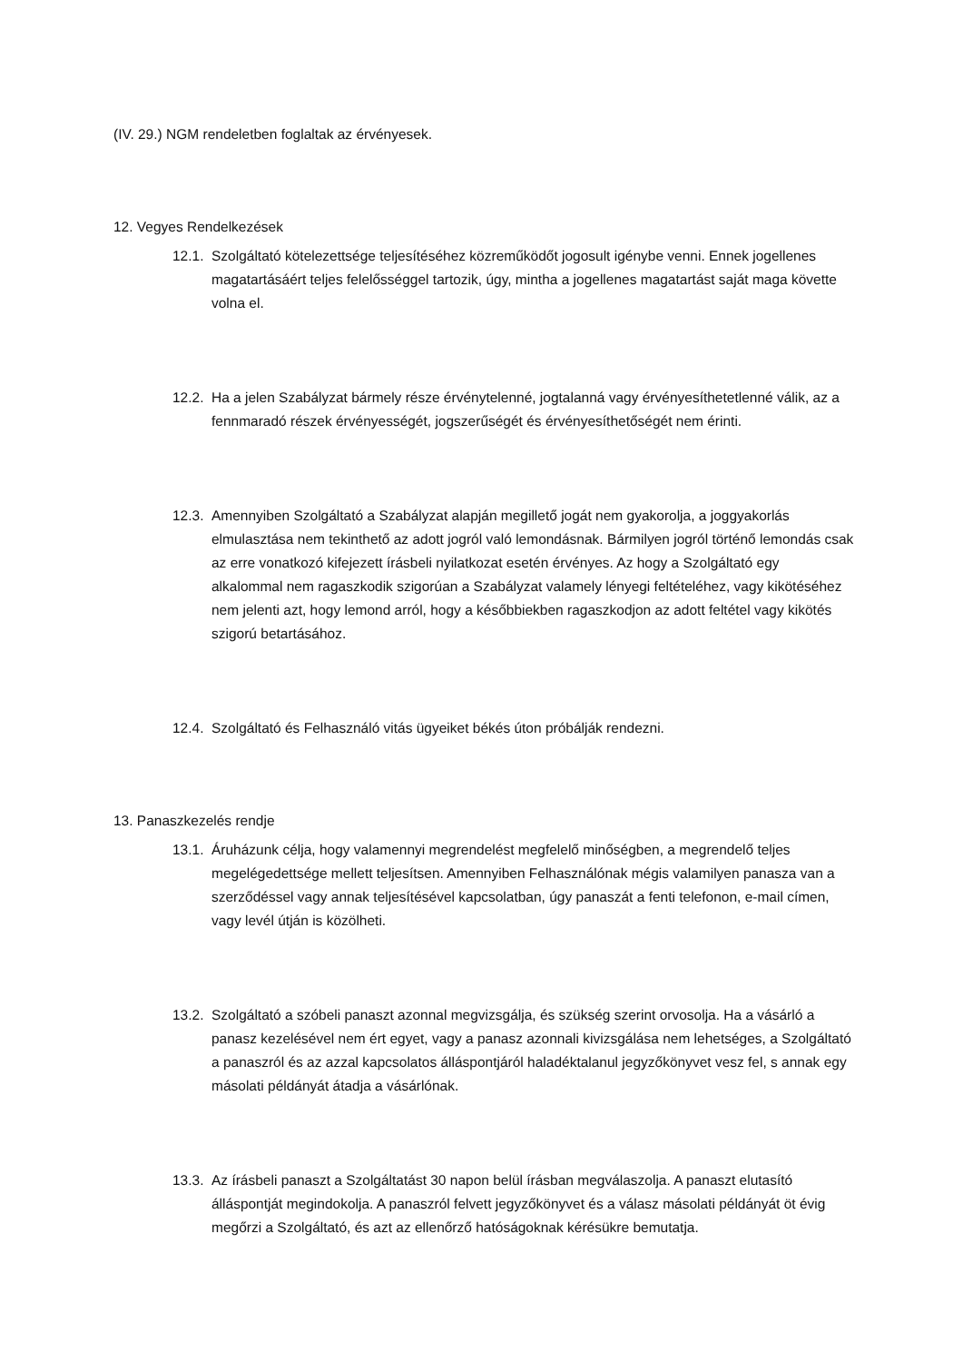(IV. 29.) NGM rendeletben foglaltak az érvényesek.
12. Vegyes Rendelkezések
12.1. Szolgáltató kötelezettsége teljesítéséhez közreműködőt jogosult igénybe venni. Ennek jogellenes magatartásáért teljes felelősséggel tartozik, úgy, mintha a jogellenes magatartást saját maga követte volna el.
12.2. Ha a jelen Szabályzat bármely része érvénytelenné, jogtalanná vagy érvényesíthetetlenné válik, az a fennmaradó részek érvényességét, jogszerűségét és érvényesíthetőségét nem érinti.
12.3. Amennyiben Szolgáltató a Szabályzat alapján megillető jogát nem gyakorolja, a joggyakorlás elmulasztása nem tekinthető az adott jogról való lemondásnak. Bármilyen jogról történő lemondás csak az erre vonatkozó kifejezett írásbeli nyilatkozat esetén érvényes. Az hogy a Szolgáltató egy alkalommal nem ragaszkodik szigorúan a Szabályzat valamely lényegi feltételéhez, vagy kikötéséhez nem jelenti azt, hogy lemond arról, hogy a későbbiekben ragaszkodjon az adott feltétel vagy kikötés szigorú betartásához.
12.4. Szolgáltató és Felhasználó vitás ügyeiket békés úton próbálják rendezni.
13. Panaszkezelés rendje
13.1. Áruházunk célja, hogy valamennyi megrendelést megfelelő minőségben, a megrendelő teljes megelégedettsége mellett teljesítsen. Amennyiben Felhasználónak mégis valamilyen panasza van a szerződéssel vagy annak teljesítésével kapcsolatban, úgy panaszát a fenti telefonon, e-mail címen, vagy levél útján is közölheti.
13.2. Szolgáltató a szóbeli panaszt azonnal megvizsgálja, és szükség szerint orvosolja. Ha a vásárló a panasz kezelésével nem ért egyet, vagy a panasz azonnali kivizsgálása nem lehetséges, a Szolgáltató a panaszról és az azzal kapcsolatos álláspontjáról haladéktalanul jegyzőkönyvet vesz fel, s annak egy másolati példányát átadja a vásárlónak.
13.3. Az írásbeli panaszt a Szolgáltatást 30 napon belül írásban megválaszolja. A panaszt elutasító álláspontját megindokolja. A panaszról felvett jegyzőkönyvet és a válasz másolati példányát öt évig megőrzi a Szolgáltató, és azt az ellenőrző hatóságoknak kérésükre bemutatja.